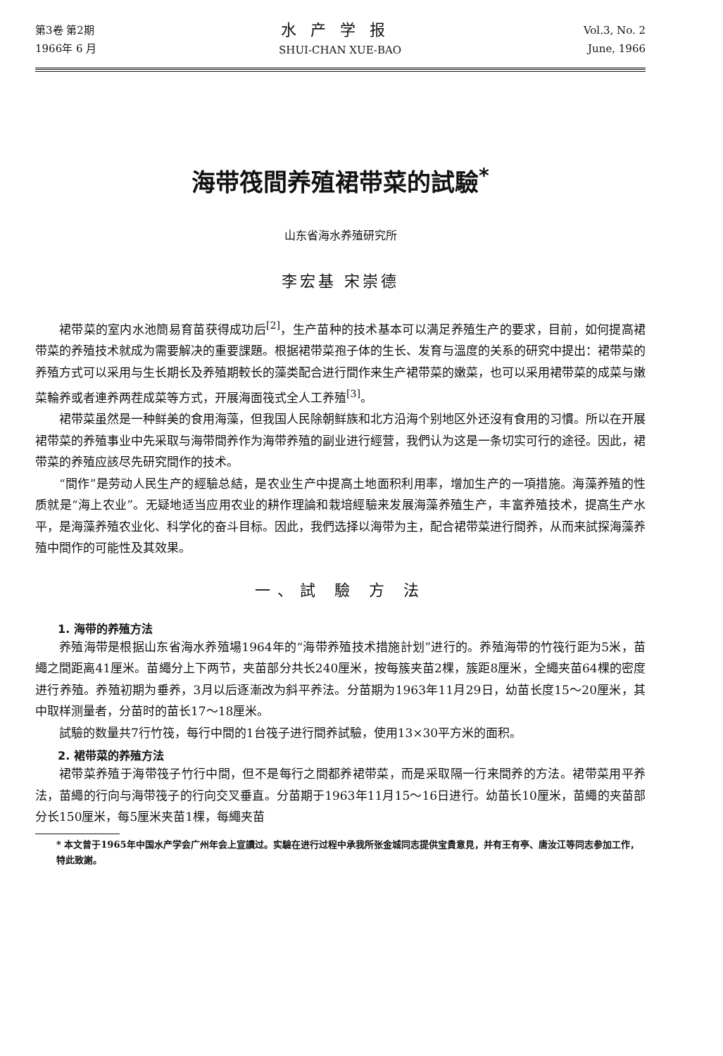第3卷 第2期
1966年 6 月
水产学报
SHUI-CHAN XUE-BAO
Vol.3, No. 2
June, 1966
海带筏間养殖裙带菜的試驗<sup>*</sup>
山东省海水养殖研究所
李宏基 宋崇德
裙带菜的室内水池簡易育苗获得成功后<sup>[2]</sup>，生产苗种的技术基本可以满足养殖生产的要求，目前，如何提高裙带菜的养殖技术就成为需要解决的重要課題。根据裙带菜孢子体的生长、发育与溫度的关系的研究中提出：裙带菜的养殖方式可以采用与生长期长及养殖期較长的藻类配合进行間作来生产裙带菜的嫩菜，也可以采用裙带菜的成菜与嫩菜輪养或者連养两茬成菜等方式，开展海面筏式全人工养殖<sup>[3]</sup>。
裙带菜虽然是一种鲜美的食用海藻，但我国人民除朝鲜族和北方沿海个别地区外还沒有食用的习慣。所以在开展裙带菜的养殖事业中先采取与海带間养作为海带养殖的副业进行經营，我們认为这是一条切实可行的途径。因此，裙带菜的养殖应該尽先研究間作的技术。
“間作”是劳动人民生产的經驗总結，是农业生产中提高土地面积利用率，增加生产的一項措施。海藻养殖的性质就是“海上农业”。无疑地适当应用农业的耕作理論和栽培經驗来发展海藻养殖生产，丰富养殖技术，提高生产水平，是海藻养殖农业化、科学化的奋斗目标。因此，我們选择以海带为主，配合裙带菜进行間养，从而来試探海藻养殖中間作的可能性及其效果。
一、試 驗 方 法
1. 海带的养殖方法
养殖海带是根据山东省海水养殖場1964年的“海带养殖技术措施計划”进行的。养殖海带的竹筏行距为5米，苗繩之間距离41厘米。苗繩分上下两节，夹苗部分共长240厘米，按每簇夹苗2棵，簇距8厘米，全繩夹苗64棵的密度进行养殖。养殖初期为垂养，3月以后逐漸改为斜平养法。分苗期为1963年11月29日，幼苗长度15～20厘米，其中取样测量者，分苗时的苗长17～18厘米。
試驗的数量共7行竹筏，每行中間的1台筏子进行間养試驗，使用13×30平方米的面积。
2. 裙带菜的养殖方法
裙带菜养殖于海带筏子竹行中間，但不是每行之間都养裙带菜，而是采取隔一行来間养的方法。裙带菜用平养法，苗繩的行向与海带筏子的行向交叉垂直。分苗期于1963年11月15～16日进行。幼苗长10厘米，苗繩的夹苗部分长150厘米，每5厘米夹苗1棵，每繩夹苗
* 本文曾于1965年中国水产学会广州年会上宣讀过。实驗在进行过程中承我所张金城同志提供宝貴意見，并有王有亭、唐汝江等同志参加工作，特此致謝。